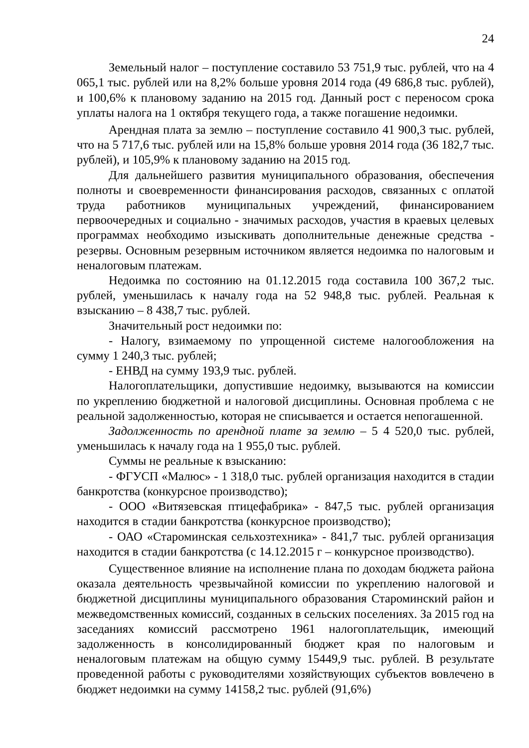24
Земельный налог – поступление составило 53 751,9 тыс. рублей, что на 4 065,1 тыс. рублей или на 8,2% больше уровня 2014 года (49 686,8 тыс. рублей), и 100,6% к плановому заданию на 2015 год. Данный рост с переносом срока уплаты налога на 1 октября текущего года, а также погашение недоимки.
Арендная плата за землю – поступление составило 41 900,3 тыс. рублей, что на 5 717,6 тыс. рублей или на 15,8% больше уровня 2014 года (36 182,7 тыс. рублей), и 105,9% к плановому заданию на 2015 год.
Для дальнейшего развития муниципального образования, обеспечения полноты и своевременности финансирования расходов, связанных с оплатой труда работников муниципальных учреждений, финансированием первоочередных и социально - значимых расходов, участия в краевых целевых программах необходимо изыскивать дополнительные денежные средства - резервы. Основным резервным источником является недоимка по налоговым и неналоговым платежам.
Недоимка по состоянию на 01.12.2015 года составила 100 367,2 тыс. рублей, уменьшилась к началу года на 52 948,8 тыс. рублей. Реальная к взысканию – 8 438,7 тыс. рублей.
Значительный рост недоимки по:
- Налогу, взимаемому по упрощенной системе налогообложения на сумму 1 240,3 тыс. рублей;
- ЕНВД на сумму 193,9 тыс. рублей.
Налогоплательщики, допустившие недоимку, вызываются на комиссии по укреплению бюджетной и налоговой дисциплины. Основная проблема с не реальной задолженностью, которая не списывается и остается непогашенной.
Задолженность по арендной плате за землю – 5 4 520,0 тыс. рублей, уменьшилась к началу года на 1 955,0 тыс. рублей.
Суммы не реальные к взысканию:
- ФГУСП «Малюс» - 1 318,0 тыс. рублей организация находится в стадии банкротства (конкурсное производство);
- ООО «Витязевская птицефабрика» - 847,5 тыс. рублей организация находится в стадии банкротства (конкурсное производство);
- ОАО «Староминская сельхозтехника» - 841,7 тыс. рублей организация находится в стадии банкротства (с 14.12.2015 г – конкурсное производство).
Существенное влияние на исполнение плана по доходам бюджета района оказала деятельность чрезвычайной комиссии по укреплению налоговой и бюджетной дисциплины муниципального образования Староминский район и межведомственных комиссий, созданных в сельских поселениях. За 2015 год на заседаниях комиссий рассмотрено 1961 налогоплательщик, имеющий задолженность в консолидированный бюджет края по налоговым и неналоговым платежам на общую сумму 15449,9 тыс. рублей. В результате проведенной работы с руководителями хозяйствующих субъектов вовлечено в бюджет недоимки на сумму 14158,2 тыс. рублей (91,6%)